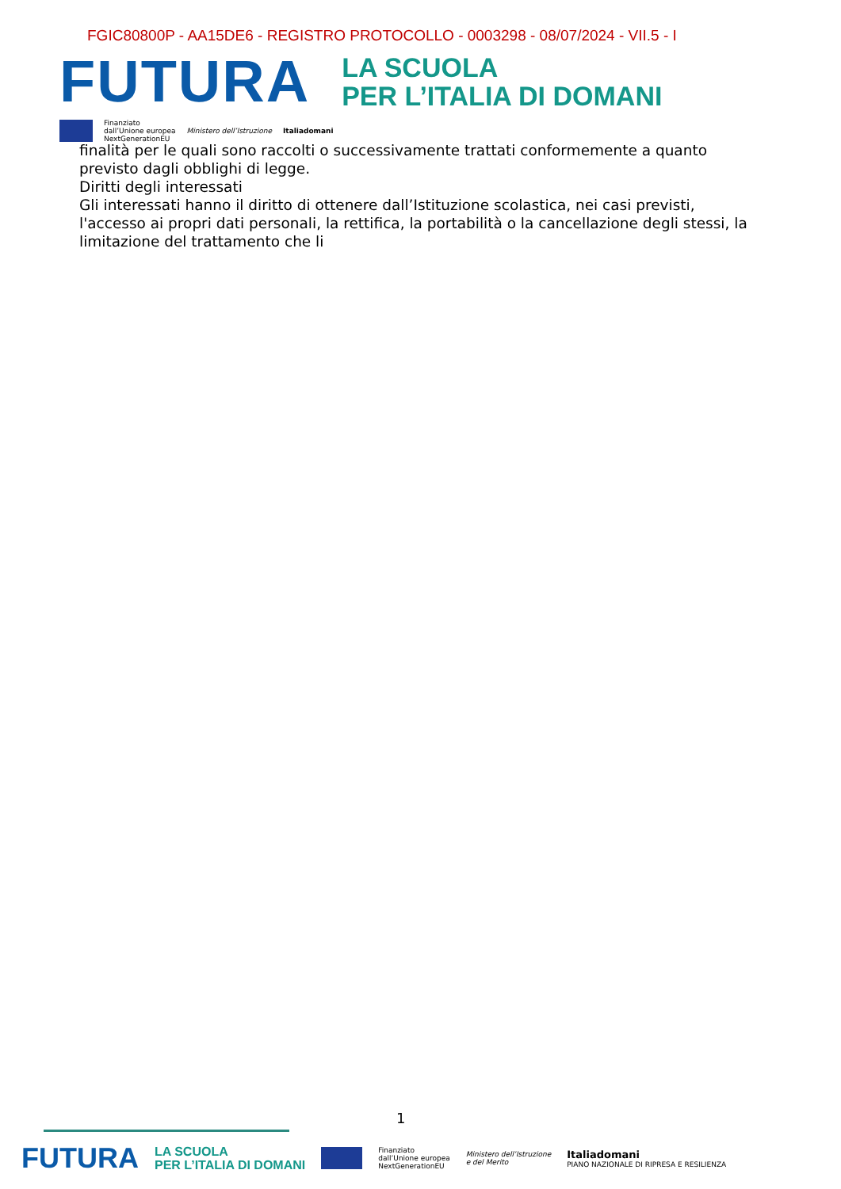FGIC80800P - AA15DE6 - REGISTRO PROTOCOLLO - 0003298 - 08/07/2024 - VII.5 - I
FUTURA
LA SCUOLA
PER L’ITALIA DI DOMANI
Finanziato
dall’Unione europea
NextGenerationEU
Ministero dell’Istruzione Italiadomani
finalità per le quali sono raccolti o successivamente trattati conformemente a quanto previsto dagli obblighi di legge.
Diritti degli interessati
Gli interessati hanno il diritto di ottenere dall’Istituzione scolastica, nei casi previsti, l'accesso ai propri dati personali, la rettifica, la portabilità o la cancellazione degli stessi, la limitazione del trattamento che li
1
FUTURA
LA SCUOLA
PER L’ITALIA DI DOMANI
Finanziato
dall’Unione europea
NextGenerationEU
Ministero dell’Istruzione
e del Merito
Italiadomani
PIANO NAZIONALE DI RIPRESA E RESILIENZA